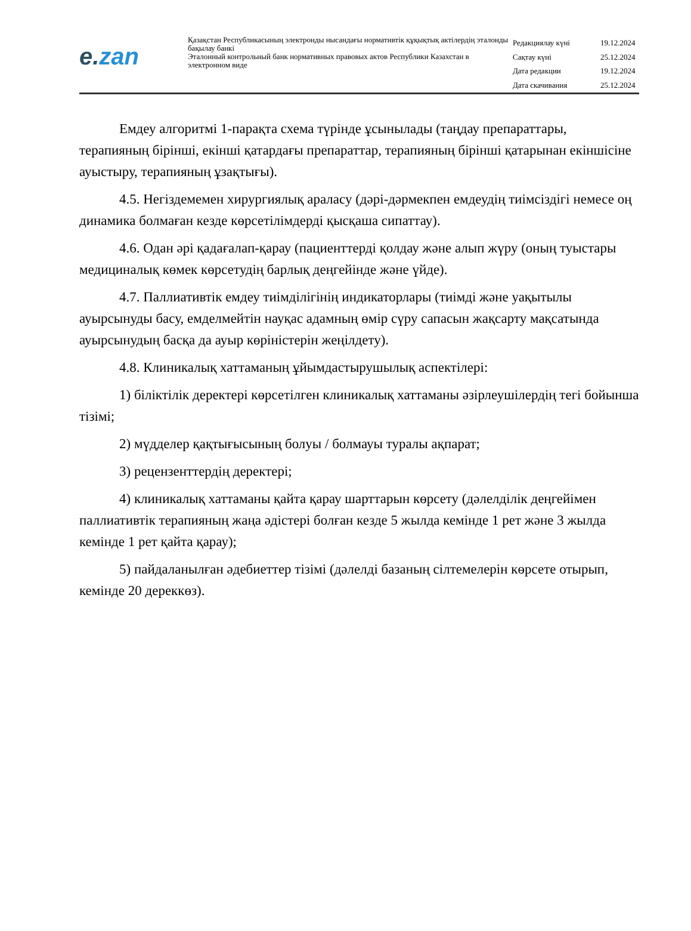e. zan
Қазақстан Республикасының электронды нысандағы нормативтік құқықтық актілердің эталонды бақылау банкі
Эталонный контрольный банк нормативных правовых актов Республики Казахстан в электронном виде
| Редакциялау күні | 19.12.2024 |
| Сақтау күні | 25.12.2024 |
| Дата редакции | 19.12.2024 |
| Дата скачивания | 25.12.2024 |
Емдеу алгоритмі 1-парақта схема түрінде ұсынылады (таңдау препараттары, терапияның бірінші, екінші қатардағы препараттар, терапияның бірінші қатарынан екіншісіне ауыстыру, терапияның ұзақтығы).
4.5. Негіздемемен хирургиялық араласу (дәрі-дәрмекпен емдеудің тиімсіздігі немесе оң динамика болмаған кезде көрсетілімдерді қысқаша сипаттау).
4.6. Одан әрі қадағалап-қарау (пациенттерді қолдау және алып жүру (оның туыстары медициналық көмек көрсетудің барлық деңгейінде және үйде).
4.7. Паллиативтік емдеу тиімділігінің индикаторлары (тиімді және уақытылы ауырсынуды басу, емделмейтін науқас адамның өмір сүру сапасын жақсарту мақсатында ауырсынудың басқа да ауыр көріністерін жеңілдету).
4.8. Клиникалық хаттаманың ұйымдастырушылық аспектілері:
1) біліктілік деректері көрсетілген клиникалық хаттаманы әзірлеушілердің тегі бойынша тізімі;
2) мүдделер қақтығысының болуы / болмауы туралы ақпарат;
3) рецензенттердің деректері;
4) клиникалық хаттаманы қайта қарау шарттарын көрсету (дәлелділік деңгейімен паллиативтік терапияның жаңа әдістері болған кезде 5 жылда кемінде 1 рет және 3 жылда кемінде 1 рет қайта қарау);
5) пайдаланылған әдебиеттер тізімі (дәлелді базаның сілтемелерін көрсете отырып, кемінде 20 дереккөз).